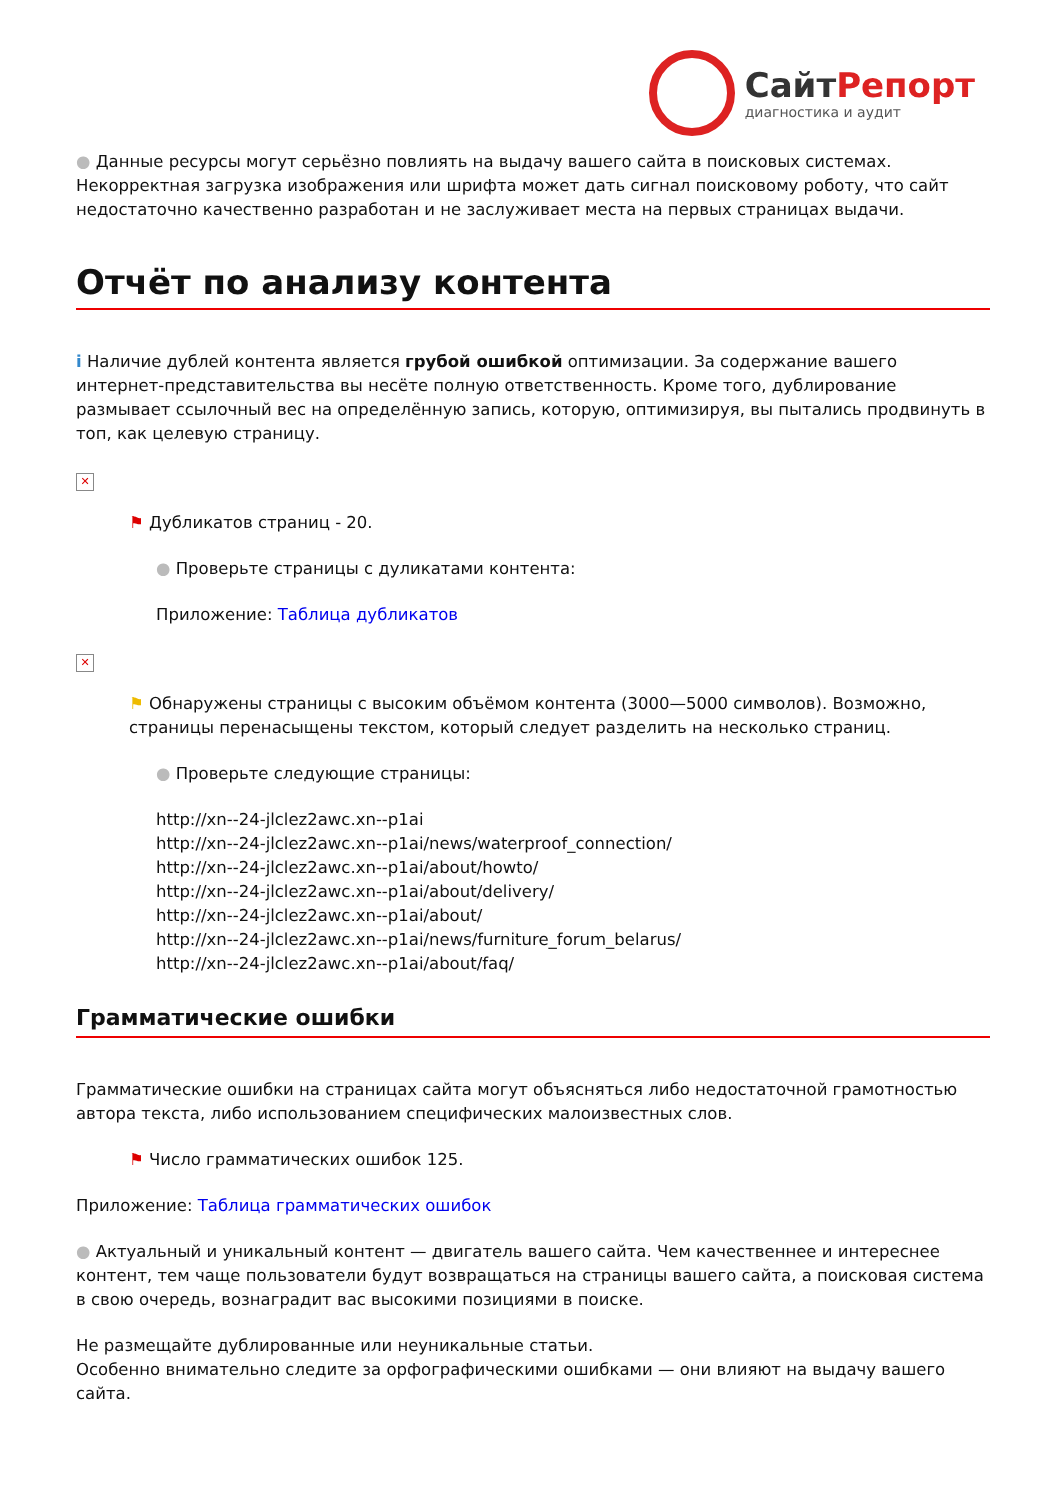СайтРепорт
диагностика и аудит
● Данные ресурсы могут серьёзно повлиять на выдачу вашего сайта в поисковых системах. Некорректная загрузка изображения или шрифта может дать сигнал поисковому роботу, что сайт недостаточно качественно разработан и не заслуживает места на первых страницах выдачи.
Отчёт по анализу контента
i Наличие дублей контента является грубой ошибкой оптимизации. За содержание вашего интернет-представительства вы несёте полную ответственность. Кроме того, дублирование размывает ссылочный вес на определённую запись, которую, оптимизируя, вы пытались продвинуть в топ, как целевую страницу.
✕
⚑ Дубликатов страниц - 20.
● Проверьте страницы с дуликатами контента:
Приложение: Таблица дубликатов
✕
⚑ Обнаружены страницы с высоким объёмом контента (3000—5000 символов). Возможно, страницы перенасыщены текстом, который следует разделить на несколько страниц.
● Проверьте следующие страницы:
http://xn--24-jlclez2awc.xn--p1ai
http://xn--24-jlclez2awc.xn--p1ai/news/waterproof_connection/
http://xn--24-jlclez2awc.xn--p1ai/about/howto/
http://xn--24-jlclez2awc.xn--p1ai/about/delivery/
http://xn--24-jlclez2awc.xn--p1ai/about/
http://xn--24-jlclez2awc.xn--p1ai/news/furniture_forum_belarus/
http://xn--24-jlclez2awc.xn--p1ai/about/faq/
Грамматические ошибки
Грамматические ошибки на страницах сайта могут объясняться либо недостаточной грамотностью автора текста, либо использованием специфических малоизвестных слов.
⚑ Число грамматических ошибок 125.
Приложение: Таблица грамматических ошибок
● Актуальный и уникальный контент — двигатель вашего сайта. Чем качественнее и интереснее контент, тем чаще пользователи будут возвращаться на страницы вашего сайта, а поисковая система в свою очередь, вознаградит вас высокими позициями в поиске.
Не размещайте дублированные или неуникальные статьи.
Особенно внимательно следите за орфографическими ошибками — они влияют на выдачу вашего сайта.